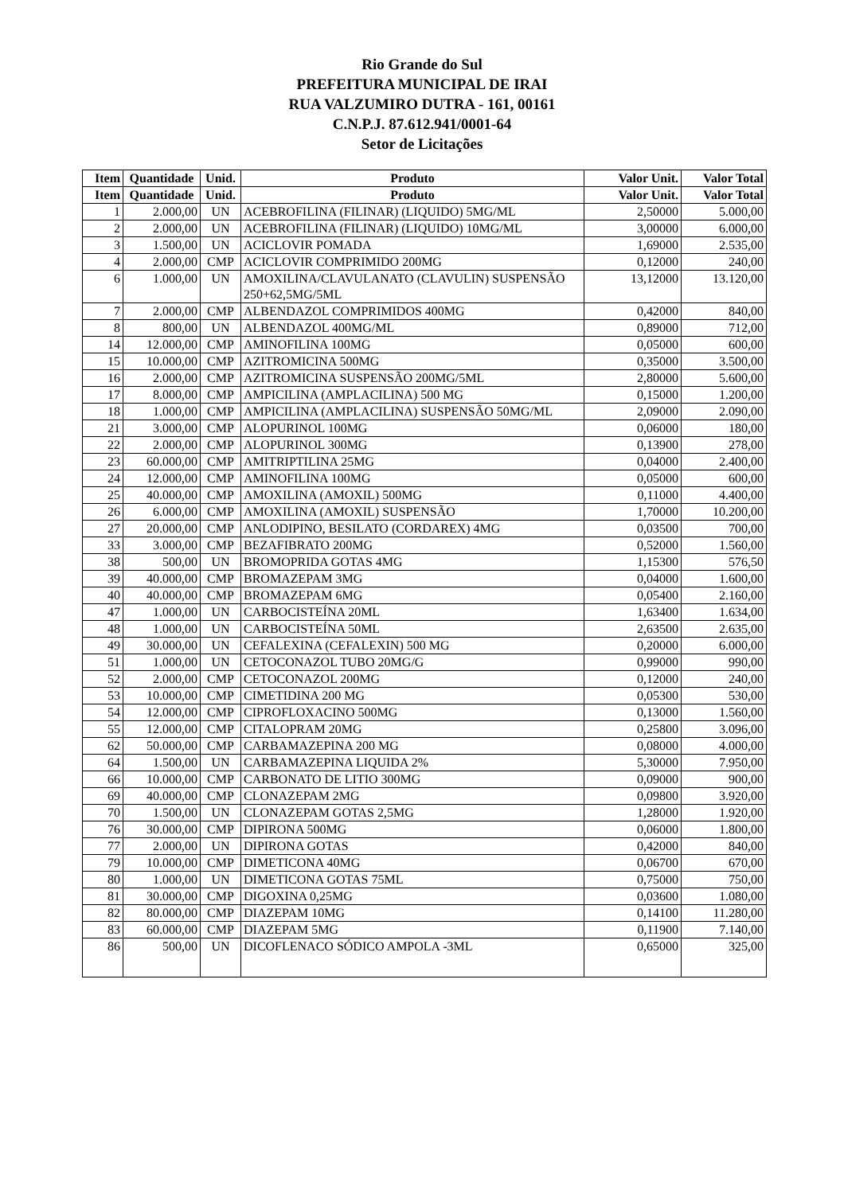Rio Grande do Sul
PREFEITURA MUNICIPAL DE IRAI
RUA VALZUMIRO DUTRA - 161, 00161
C.N.P.J. 87.612.941/0001-64
Setor de Licitações
| Item | Quantidade | Unid. | Produto | Valor Unit. | Valor Total |
| --- | --- | --- | --- | --- | --- |
| Item | Quantidade | Unid. | Produto | Valor Unit. | Valor Total |
| 1 | 2.000,00 | UN | ACEBROFILINA (FILINAR) (LIQUIDO) 5MG/ML | 2,50000 | 5.000,00 |
| 2 | 2.000,00 | UN | ACEBROFILINA (FILINAR) (LIQUIDO) 10MG/ML | 3,00000 | 6.000,00 |
| 3 | 1.500,00 | UN | ACICLOVIR POMADA | 1,69000 | 2.535,00 |
| 4 | 2.000,00 | CMP | ACICLOVIR COMPRIMIDO 200MG | 0,12000 | 240,00 |
| 6 | 1.000,00 | UN | AMOXILINA/CLAVULANATO (CLAVULIN) SUSPENSÃO 250+62,5MG/5ML | 13,12000 | 13.120,00 |
| 7 | 2.000,00 | CMP | ALBENDAZOL COMPRIMIDOS 400MG | 0,42000 | 840,00 |
| 8 | 800,00 | UN | ALBENDAZOL 400MG/ML | 0,89000 | 712,00 |
| 14 | 12.000,00 | CMP | AMINOFILINA 100MG | 0,05000 | 600,00 |
| 15 | 10.000,00 | CMP | AZITROMICINA 500MG | 0,35000 | 3.500,00 |
| 16 | 2.000,00 | CMP | AZITROMICINA SUSPENSÃO 200MG/5ML | 2,80000 | 5.600,00 |
| 17 | 8.000,00 | CMP | AMPICILINA (AMPLACILINA) 500 MG | 0,15000 | 1.200,00 |
| 18 | 1.000,00 | CMP | AMPICILINA (AMPLACILINA) SUSPENSÃO 50MG/ML | 2,09000 | 2.090,00 |
| 21 | 3.000,00 | CMP | ALOPURINOL 100MG | 0,06000 | 180,00 |
| 22 | 2.000,00 | CMP | ALOPURINOL 300MG | 0,13900 | 278,00 |
| 23 | 60.000,00 | CMP | AMITRIPTILINA 25MG | 0,04000 | 2.400,00 |
| 24 | 12.000,00 | CMP | AMINOFILINA 100MG | 0,05000 | 600,00 |
| 25 | 40.000,00 | CMP | AMOXILINA (AMOXIL) 500MG | 0,11000 | 4.400,00 |
| 26 | 6.000,00 | CMP | AMOXILINA (AMOXIL) SUSPENSÃO | 1,70000 | 10.200,00 |
| 27 | 20.000,00 | CMP | ANLODIPINO, BESILATO (CORDAREX) 4MG | 0,03500 | 700,00 |
| 33 | 3.000,00 | CMP | BEZAFIBRATO 200MG | 0,52000 | 1.560,00 |
| 38 | 500,00 | UN | BROMOPRIDA GOTAS 4MG | 1,15300 | 576,50 |
| 39 | 40.000,00 | CMP | BROMAZEPAM 3MG | 0,04000 | 1.600,00 |
| 40 | 40.000,00 | CMP | BROMAZEPAM 6MG | 0,05400 | 2.160,00 |
| 47 | 1.000,00 | UN | CARBOCISTEÍNA 20ML | 1,63400 | 1.634,00 |
| 48 | 1.000,00 | UN | CARBOCISTEÍNA 50ML | 2,63500 | 2.635,00 |
| 49 | 30.000,00 | UN | CEFALEXINA (CEFALEXIN) 500 MG | 0,20000 | 6.000,00 |
| 51 | 1.000,00 | UN | CETOCONAZOL TUBO 20MG/G | 0,99000 | 990,00 |
| 52 | 2.000,00 | CMP | CETOCONAZOL 200MG | 0,12000 | 240,00 |
| 53 | 10.000,00 | CMP | CIMETIDINA 200 MG | 0,05300 | 530,00 |
| 54 | 12.000,00 | CMP | CIPROFLOXACINO 500MG | 0,13000 | 1.560,00 |
| 55 | 12.000,00 | CMP | CITALOPRAM 20MG | 0,25800 | 3.096,00 |
| 62 | 50.000,00 | CMP | CARBAMAZEPINA 200 MG | 0,08000 | 4.000,00 |
| 64 | 1.500,00 | UN | CARBAMAZEPINA LIQUIDA 2% | 5,30000 | 7.950,00 |
| 66 | 10.000,00 | CMP | CARBONATO DE LITIO 300MG | 0,09000 | 900,00 |
| 69 | 40.000,00 | CMP | CLONAZEPAM 2MG | 0,09800 | 3.920,00 |
| 70 | 1.500,00 | UN | CLONAZEPAM GOTAS 2,5MG | 1,28000 | 1.920,00 |
| 76 | 30.000,00 | CMP | DIPIRONA 500MG | 0,06000 | 1.800,00 |
| 77 | 2.000,00 | UN | DIPIRONA GOTAS | 0,42000 | 840,00 |
| 79 | 10.000,00 | CMP | DIMETICONA 40MG | 0,06700 | 670,00 |
| 80 | 1.000,00 | UN | DIMETICONA GOTAS 75ML | 0,75000 | 750,00 |
| 81 | 30.000,00 | CMP | DIGOXINA 0,25MG | 0,03600 | 1.080,00 |
| 82 | 80.000,00 | CMP | DIAZEPAM 10MG | 0,14100 | 11.280,00 |
| 83 | 60.000,00 | CMP | DIAZEPAM 5MG | 0,11900 | 7.140,00 |
| 86 | 500,00 | UN | DICOFLENACO SÓDICO AMPOLA -3ML | 0,65000 | 325,00 |